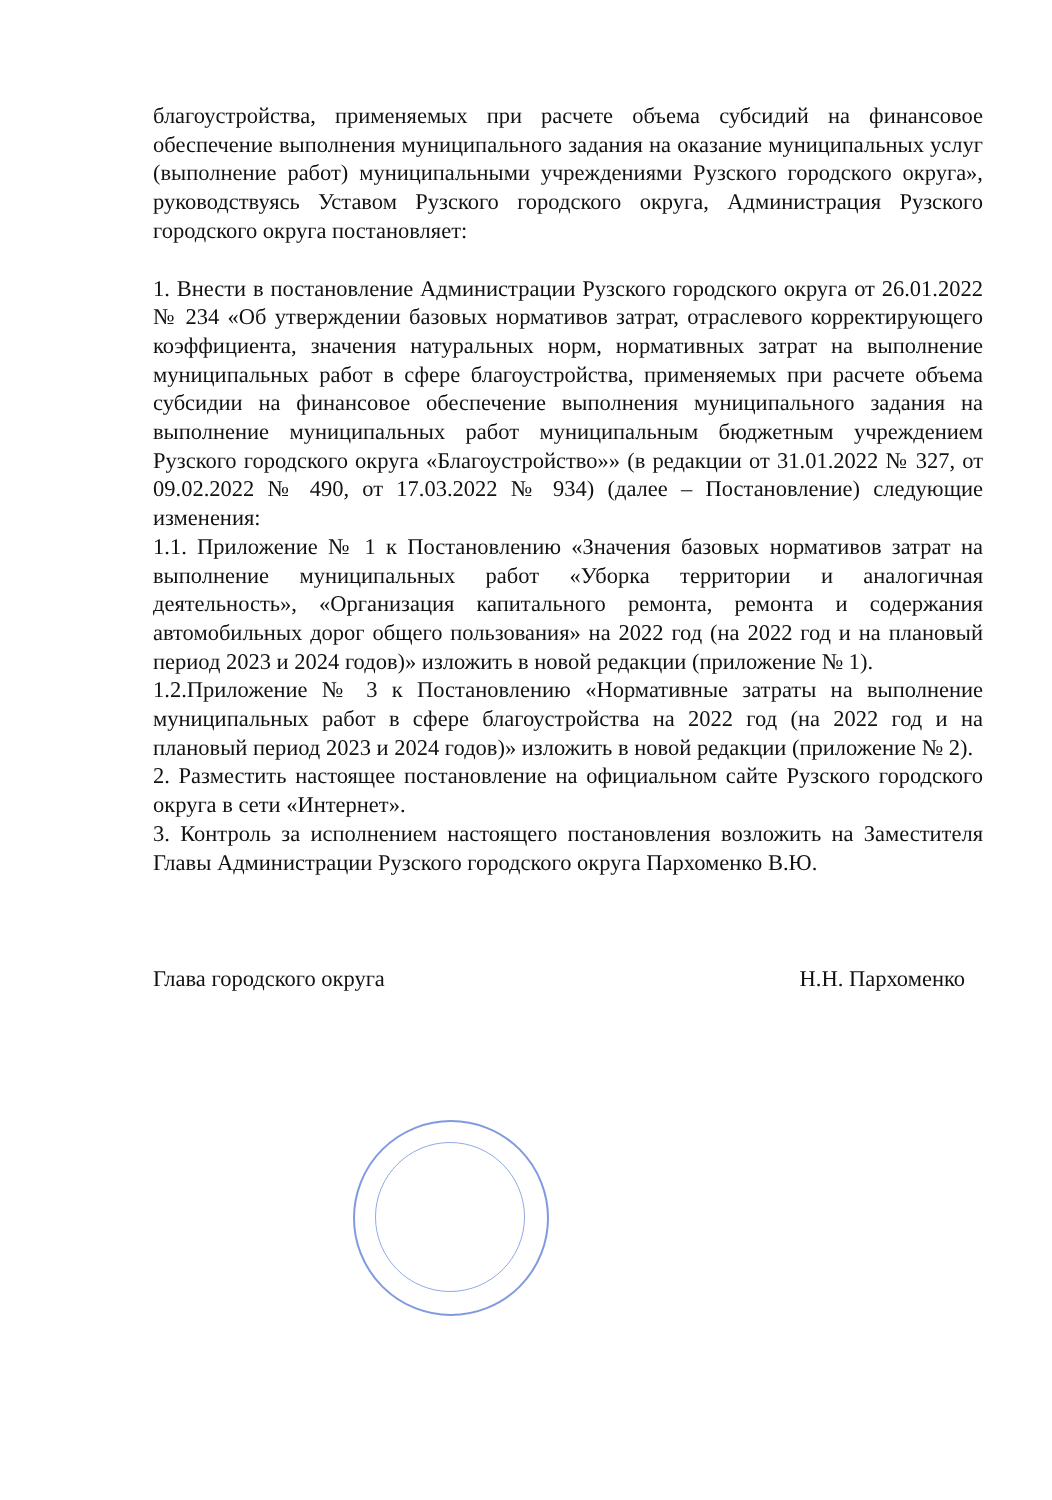благоустройства, применяемых при расчете объема субсидий на финансовое обеспечение выполнения муниципального задания на оказание муниципальных услуг (выполнение работ) муниципальными учреждениями Рузского городского округа», руководствуясь Уставом Рузского городского округа, Администрация Рузского городского округа постановляет:
1. Внести в постановление Администрации Рузского городского округа от 26.01.2022 № 234 «Об утверждении базовых нормативов затрат, отраслевого корректирующего коэффициента, значения натуральных норм, нормативных затрат на выполнение муниципальных работ в сфере благоустройства, применяемых при расчете объема субсидии на финансовое обеспечение выполнения муниципального задания на выполнение муниципальных работ муниципальным бюджетным учреждением Рузского городского округа «Благоустройство»» (в редакции от 31.01.2022 № 327, от 09.02.2022 № 490, от 17.03.2022 № 934) (далее – Постановление) следующие изменения:
1.1. Приложение № 1 к Постановлению «Значения базовых нормативов затрат на выполнение муниципальных работ «Уборка территории и аналогичная деятельность», «Организация капитального ремонта, ремонта и содержания автомобильных дорог общего пользования» на 2022 год (на 2022 год и на плановый период 2023 и 2024 годов)» изложить в новой редакции (приложение № 1).
1.2.Приложение № 3 к Постановлению «Нормативные затраты на выполнение муниципальных работ в сфере благоустройства на 2022 год (на 2022 год и на плановый период 2023 и 2024 годов)» изложить в новой редакции (приложение № 2).
2. Разместить настоящее постановление на официальном сайте Рузского городского округа в сети «Интернет».
3. Контроль за исполнением настоящего постановления возложить на Заместителя Главы Администрации Рузского городского округа Пархоменко В.Ю.
Глава городского округа Н.Н. Пархоменко